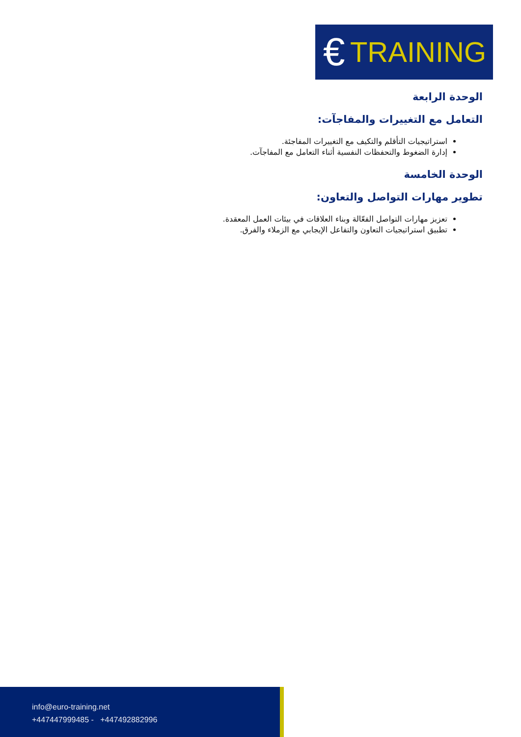€ TRAINING
الوحدة الرابعة
التعامل مع التغييرات والمفاجآت:
استراتيجيات التأقلم والتكيف مع التغييرات المفاجئة.
إدارة الضغوط والتحفظات النفسية أثناء التعامل مع المفاجآت.
الوحدة الخامسة
تطوير مهارات التواصل والتعاون:
تعزيز مهارات التواصل الفعّالة وبناء العلاقات في بيئات العمل المعقدة.
تطبيق استراتيجيات التعاون والتفاعل الإيجابي مع الزملاء والفرق.
info@euro-training.net
+447447999485 - +447492882996